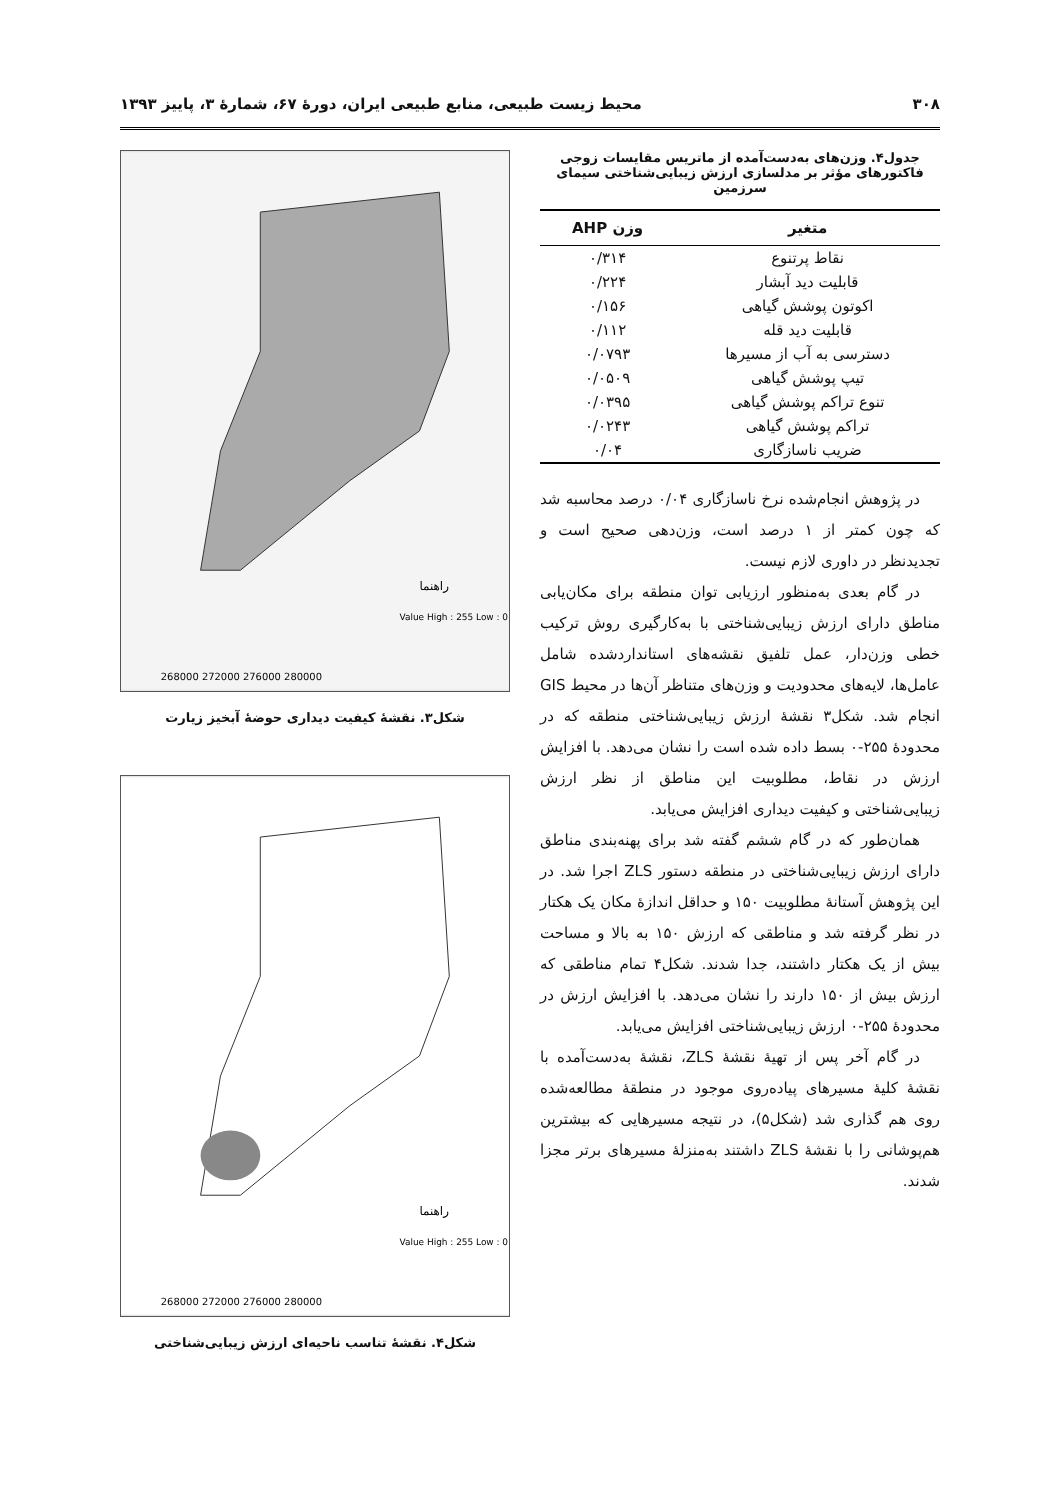۳۰۸ محیط زیست طبیعی، منابع طبیعی ایران، دورهٔ ۶۷، شمارهٔ ۳، پاییز ۱۳۹۳
جدول۴. وزن‌های به‌دست‌آمده از ماتریس مقایسات زوجی
فاکتورهای مؤثر بر مدلسازی ارزش زیبایی‌شناختی سیمای سرزمین
| متغیر | وزن AHP |
| --- | --- |
| نقاط پرتنوع | ۰/۳۱۴ |
| قابلیت دید آبشار | ۰/۲۲۴ |
| اکوتون پوشش گیاهی | ۰/۱۵۶ |
| قابلیت دید قله | ۰/۱۱۲ |
| دسترسی به آب از مسیرها | ۰/۰۷۹۳ |
| تیپ پوشش گیاهی | ۰/۰۵۰۹ |
| تنوع تراکم پوشش گیاهی | ۰/۰۳۹۵ |
| تراکم پوشش گیاهی | ۰/۰۲۴۳ |
| ضریب ناسازگاری | ۰/۰۴ |
در پژوهش انجام‌شده نرخ ناسازگاری ۰/۰۴ درصد محاسبه شد که چون کمتر از ۱ درصد است، وزن‌دهی صحیح است و تجدیدنظر در داوری لازم نیست.
در گام بعدی به‌منظور ارزیابی توان منطقه برای مکان‌یابی مناطق دارای ارزش زیبایی‌شناختی با به‌کارگیری روش ترکیب خطی وزن‌دار، عمل تلفیق نقشه‌های استانداردشده شامل عامل‌ها، لایه‌های محدودیت و وزن‌های متناظر آن‌ها در محیط GIS انجام شد. شکل۳ نقشهٔ ارزش زیبایی‌شناختی منطقه که در محدودهٔ ۲۵۵-۰ بسط داده شده است را نشان می‌دهد. با افزایش ارزش در نقاط، مطلوبیت این مناطق از نظر ارزش زیبایی‌شناختی و کیفیت دیداری افزایش می‌یابد.
همان‌طور که در گام ششم گفته شد برای پهنه‌بندی مناطق دارای ارزش زیبایی‌شناختی در منطقه دستور ZLS اجرا شد. در این پژوهش آستانهٔ مطلوبیت ۱۵۰ و حداقل اندازهٔ مکان یک هکتار در نظر گرفته شد و مناطقی که ارزش ۱۵۰ به بالا و مساحت بیش از یک هکتار داشتند، جدا شدند. شکل۴ تمام مناطقی که ارزش بیش از ۱۵۰ دارند را نشان می‌دهد. با افزایش ارزش در محدودهٔ ۲۵۵-۰ ارزش زیبایی‌شناختی افزایش می‌یابد.
در گام آخر پس از تهیهٔ نقشهٔ ZLS، نقشهٔ به‌دست‌آمده با نقشهٔ کلیهٔ مسیرهای پیاده‌روی موجود در منطقهٔ مطالعه‌شده روی هم گذاری شد (شکل۵)، در نتیجه مسیرهایی که بیشترین هم‌پوشانی را با نقشهٔ ZLS داشتند به‌منزلهٔ مسیرهای برتر مجزا شدند.
راهنما
Value High : 255 Low : 0
268000 272000 276000 280000
شکل۳. نقشهٔ کیفیت دیداری حوضهٔ آبخیز زیارت
راهنما
Value High : 255 Low : 0
268000 272000 276000 280000
شکل۴. نقشهٔ تناسب ناحیه‌ای ارزش زیبایی‌شناختی